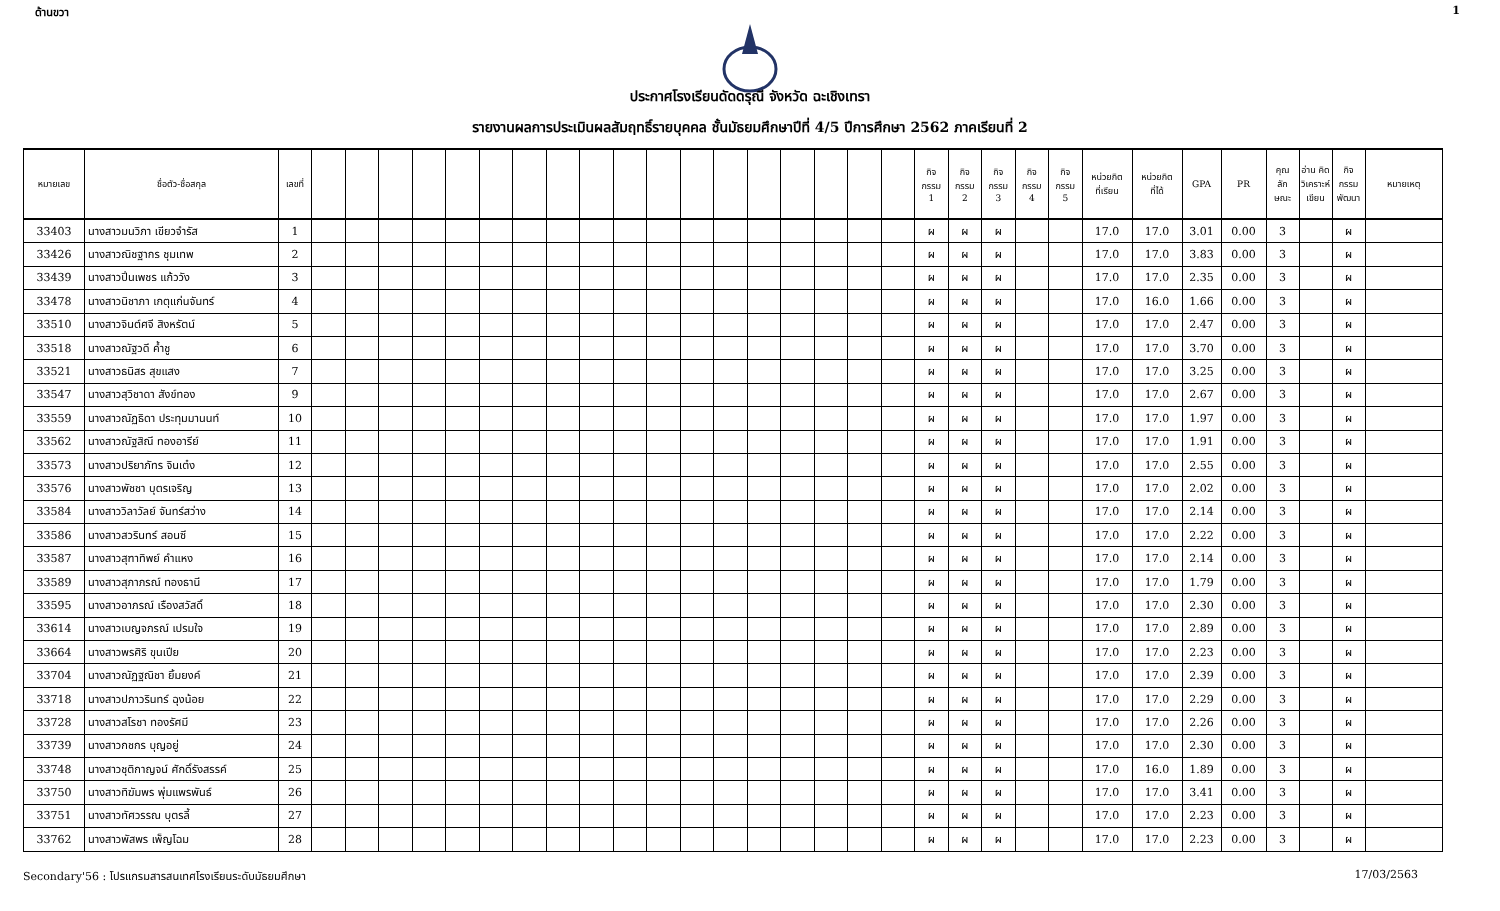ด้านขวา 1
ประกาศโรงเรียนดัดดรุณี จังหวัด ฉะเชิงเทรา
รายงานผลการประเมินผลสัมฤทธิ์รายบุคคล ชั้นมัธยมศึกษาปีที่ 4/5 ปีการศึกษา 2562 ภาคเรียนที่ 2
| หมายเลข | ชื่อตัว-ชื่อสกุล | เลขที่ | | | | | | | | | | | | | | | | | | | กิจ กรรม 1 | กิจ กรรม 2 | กิจ กรรม 3 | กิจ กรรม 4 | กิจ กรรม 5 | หน่วยกิต ที่เรียน | หน่วยกิต ที่ได้ | GPA | PR | คุณ ลัก ษณะ | อ่าน คิด วิเคราะห์ เขียน | กิจ กรรม พัฒนา | หมายเหตุ |
| --- | --- | --- | --- | --- | --- | --- | --- | --- | --- | --- | --- | --- | --- | --- | --- | --- | --- | --- | --- | --- | --- | --- | --- | --- | --- | --- | --- | --- | --- | --- | --- | --- | --- |
| 33403 | นางสาวมนวิภา เขียวจำรัส | 1 | | | | | | | | | | | | | | | | | | | ผ | ผ | ผ | | | 17.0 | 17.0 | 3.01 | 0.00 | 3 | | ผ | |
| 33426 | นางสาวณิชฐากร ชุมเทพ | 2 | | | | | | | | | | | | | | | | | | | ผ | ผ | ผ | | | 17.0 | 17.0 | 3.83 | 0.00 | 3 | | ผ | |
| 33439 | นางสาวปิ่นเพชร แก้ววัง | 3 | | | | | | | | | | | | | | | | | | | ผ | ผ | ผ | | | 17.0 | 17.0 | 2.35 | 0.00 | 3 | | ผ | |
| 33478 | นางสาวนิชาภา เกตุแก่นจันทร์ | 4 | | | | | | | | | | | | | | | | | | | ผ | ผ | ผ | | | 17.0 | 16.0 | 1.66 | 0.00 | 3 | | ผ | |
| 33510 | นางสาวจินต์ศจี สิงหรัตน์ | 5 | | | | | | | | | | | | | | | | | | | ผ | ผ | ผ | | | 17.0 | 17.0 | 2.47 | 0.00 | 3 | | ผ | |
| 33518 | นางสาวณัฐวดี ค้ำชู | 6 | | | | | | | | | | | | | | | | | | | ผ | ผ | ผ | | | 17.0 | 17.0 | 3.70 | 0.00 | 3 | | ผ | |
| 33521 | นางสาวธนิสร สุขแสง | 7 | | | | | | | | | | | | | | | | | | | ผ | ผ | ผ | | | 17.0 | 17.0 | 3.25 | 0.00 | 3 | | ผ | |
| 33547 | นางสาวสุวิชาดา สังข์ทอง | 9 | | | | | | | | | | | | | | | | | | | ผ | ผ | ผ | | | 17.0 | 17.0 | 2.67 | 0.00 | 3 | | ผ | |
| 33559 | นางสาวณัฏธิดา ประทุมมานนท์ | 10 | | | | | | | | | | | | | | | | | | | ผ | ผ | ผ | | | 17.0 | 17.0 | 1.97 | 0.00 | 3 | | ผ | |
| 33562 | นางสาวณัฐสิณี ทองอารีย์ | 11 | | | | | | | | | | | | | | | | | | | ผ | ผ | ผ | | | 17.0 | 17.0 | 1.91 | 0.00 | 3 | | ผ | |
| 33573 | นางสาวปริยาภัทร จินเต๋ง | 12 | | | | | | | | | | | | | | | | | | | ผ | ผ | ผ | | | 17.0 | 17.0 | 2.55 | 0.00 | 3 | | ผ | |
| 33576 | นางสาวพัชชา บุตรเจริญ | 13 | | | | | | | | | | | | | | | | | | | ผ | ผ | ผ | | | 17.0 | 17.0 | 2.02 | 0.00 | 3 | | ผ | |
| 33584 | นางสาววิลาวัลย์ จันทร์สว่าง | 14 | | | | | | | | | | | | | | | | | | | ผ | ผ | ผ | | | 17.0 | 17.0 | 2.14 | 0.00 | 3 | | ผ | |
| 33586 | นางสาวสวรินทร์ สอนซี | 15 | | | | | | | | | | | | | | | | | | | ผ | ผ | ผ | | | 17.0 | 17.0 | 2.22 | 0.00 | 3 | | ผ | |
| 33587 | นางสาวสุฑาทิพย์ คำแหง | 16 | | | | | | | | | | | | | | | | | | | ผ | ผ | ผ | | | 17.0 | 17.0 | 2.14 | 0.00 | 3 | | ผ | |
| 33589 | นางสาวสุภาภรณ์ ทองธานี | 17 | | | | | | | | | | | | | | | | | | | ผ | ผ | ผ | | | 17.0 | 17.0 | 1.79 | 0.00 | 3 | | ผ | |
| 33595 | นางสาวอาภรณ์ เรืองสวัสดิ์ | 18 | | | | | | | | | | | | | | | | | | | ผ | ผ | ผ | | | 17.0 | 17.0 | 2.30 | 0.00 | 3 | | ผ | |
| 33614 | นางสาวเบญจภรณ์ เปรมใจ | 19 | | | | | | | | | | | | | | | | | | | ผ | ผ | ผ | | | 17.0 | 17.0 | 2.89 | 0.00 | 3 | | ผ | |
| 33664 | นางสาวพรศิริ ขุนเปีย | 20 | | | | | | | | | | | | | | | | | | | ผ | ผ | ผ | | | 17.0 | 17.0 | 2.23 | 0.00 | 3 | | ผ | |
| 33704 | นางสาวณัฏฐณิชา ยิ้มยงค์ | 21 | | | | | | | | | | | | | | | | | | | ผ | ผ | ผ | | | 17.0 | 17.0 | 2.39 | 0.00 | 3 | | ผ | |
| 33718 | นางสาวปภาวรินทร์ ฉุงน้อย | 22 | | | | | | | | | | | | | | | | | | | ผ | ผ | ผ | | | 17.0 | 17.0 | 2.29 | 0.00 | 3 | | ผ | |
| 33728 | นางสาวสโรชา ทองรัศมี | 23 | | | | | | | | | | | | | | | | | | | ผ | ผ | ผ | | | 17.0 | 17.0 | 2.26 | 0.00 | 3 | | ผ | |
| 33739 | นางสาวกชกร บุญอยู่ | 24 | | | | | | | | | | | | | | | | | | | ผ | ผ | ผ | | | 17.0 | 17.0 | 2.30 | 0.00 | 3 | | ผ | |
| 33748 | นางสาวชุติกาญจน์ ศักดิ์รังสรรค์ | 25 | | | | | | | | | | | | | | | | | | | ผ | ผ | ผ | | | 17.0 | 16.0 | 1.89 | 0.00 | 3 | | ผ | |
| 33750 | นางสาวทิฆัมพร พุ่มแพรพันธ์ | 26 | | | | | | | | | | | | | | | | | | | ผ | ผ | ผ | | | 17.0 | 17.0 | 3.41 | 0.00 | 3 | | ผ | |
| 33751 | นางสาวทัศวรรณ บุตรลี้ | 27 | | | | | | | | | | | | | | | | | | | ผ | ผ | ผ | | | 17.0 | 17.0 | 2.23 | 0.00 | 3 | | ผ | |
| 33762 | นางสาวพัสพร เพ็ญโฉม | 28 | | | | | | | | | | | | | | | | | | | ผ | ผ | ผ | | | 17.0 | 17.0 | 2.23 | 0.00 | 3 | | ผ | |
Secondary'56 : โปรแกรมสารสนเทศโรงเรียนระดับมัธยมศึกษา 17/03/2563